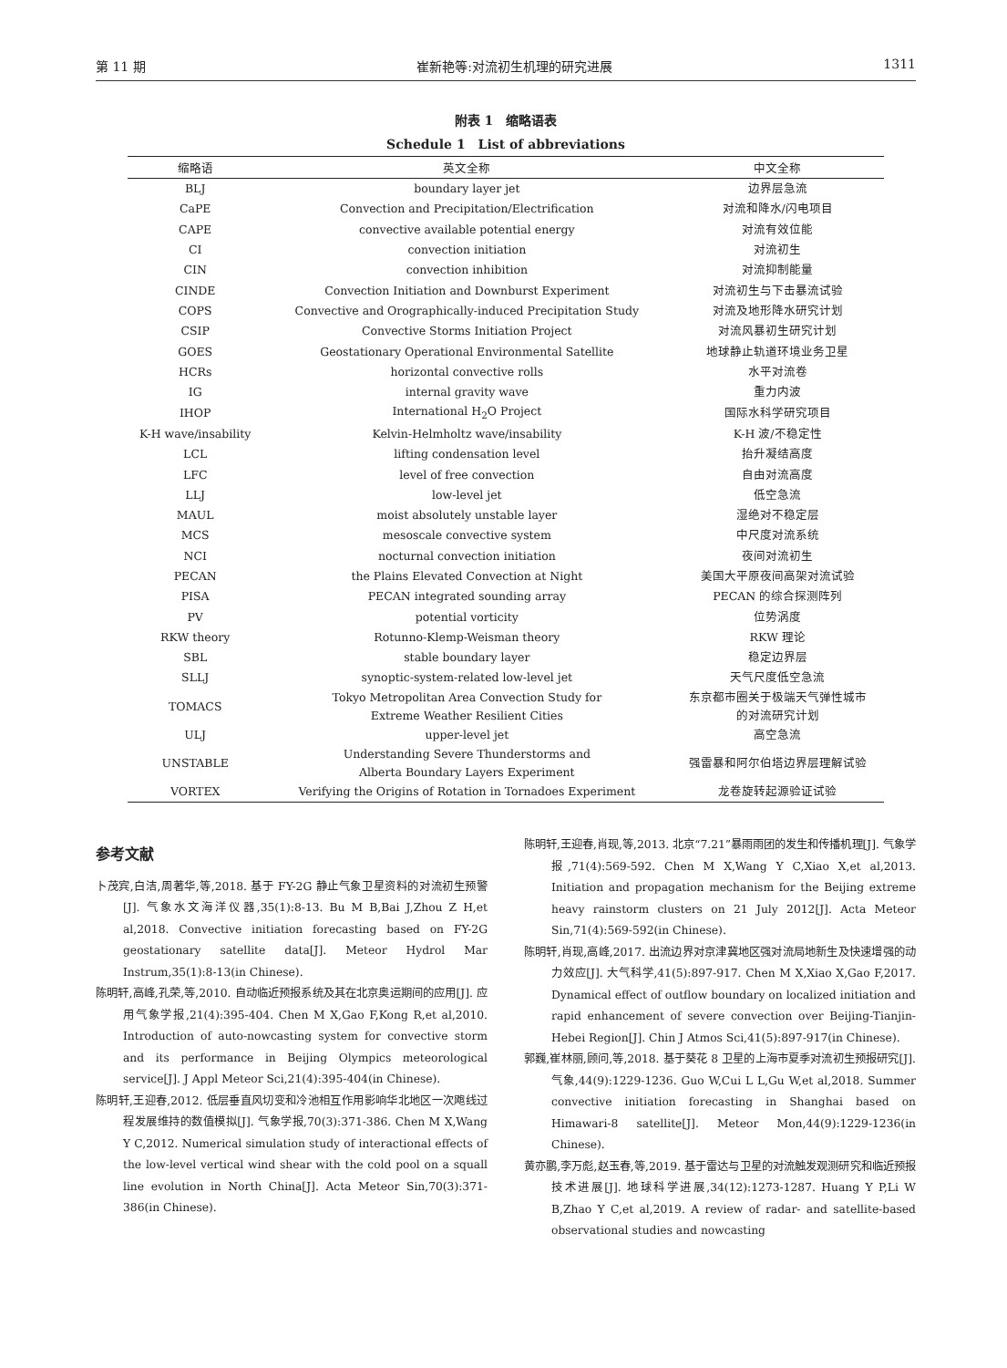第 11 期 崔新艳等:对流初生机理的研究进展 1311
附表 1　缩略语表
Schedule 1　List of abbreviations
| 缩略语 | 英文全称 | 中文全称 |
| --- | --- | --- |
| BLJ | boundary layer jet | 边界层急流 |
| CaPE | Convection and Precipitation/Electrification | 对流和降水/闪电项目 |
| CAPE | convective available potential energy | 对流有效位能 |
| CI | convection initiation | 对流初生 |
| CIN | convection inhibition | 对流抑制能量 |
| CINDE | Convection Initiation and Downburst Experiment | 对流初生与下击暴流试验 |
| COPS | Convective and Orographically-induced Precipitation Study | 对流及地形降水研究计划 |
| CSIP | Convective Storms Initiation Project | 对流风暴初生研究计划 |
| GOES | Geostationary Operational Environmental Satellite | 地球静止轨道环境业务卫星 |
| HCRs | horizontal convective rolls | 水平对流卷 |
| IG | internal gravity wave | 重力内波 |
| IHOP | International H<sub>2</sub>O Project | 国际水科学研究项目 |
| K-H wave/insability | Kelvin-Helmholtz wave/insability | K-H 波/不稳定性 |
| LCL | lifting condensation level | 抬升凝结高度 |
| LFC | level of free convection | 自由对流高度 |
| LLJ | low-level jet | 低空急流 |
| MAUL | moist absolutely unstable layer | 湿绝对不稳定层 |
| MCS | mesoscale convective system | 中尺度对流系统 |
| NCI | nocturnal convection initiation | 夜间对流初生 |
| PECAN | the Plains Elevated Convection at Night | 美国大平原夜间高架对流试验 |
| PISA | PECAN integrated sounding array | PECAN 的综合探测阵列 |
| PV | potential vorticity | 位势涡度 |
| RKW theory | Rotunno-Klemp-Weisman theory | RKW 理论 |
| SBL | stable boundary layer | 稳定边界层 |
| SLLJ | synoptic-system-related low-level jet | 天气尺度低空急流 |
| TOMACS | Tokyo Metropolitan Area Convection Study for Extreme Weather Resilient Cities | 东京都市圈关于极端天气弹性城市 的对流研究计划 |
| ULJ | upper-level jet | 高空急流 |
| UNSTABLE | Understanding Severe Thunderstorms and Alberta Boundary Layers Experiment | 强雷暴和阿尔伯塔边界层理解试验 |
| VORTEX | Verifying the Origins of Rotation in Tornadoes Experiment | 龙卷旋转起源验证试验 |
参考文献
卜茂宾,白洁,周著华,等,2018. 基于 FY-2G 静止气象卫星资料的对流初生预警[J]. 气象水文海洋仪器,35(1):8-13. Bu M B,Bai J,Zhou Z H,et al,2018. Convective initiation forecasting based on FY-2G geostationary satellite data[J]. Meteor Hydrol Mar Instrum,35(1):8-13(in Chinese).
陈明轩,高峰,孔荣,等,2010. 自动临近预报系统及其在北京奥运期间的应用[J]. 应用气象学报,21(4):395-404. Chen M X,Gao F,Kong R,et al,2010. Introduction of auto-nowcasting system for convective storm and its performance in Beijing Olympics meteorological service[J]. J Appl Meteor Sci,21(4):395-404(in Chinese).
陈明轩,王迎春,2012. 低层垂直风切变和冷池相互作用影响华北地区一次飑线过程发展维持的数值模拟[J]. 气象学报,70(3):371-386. Chen M X,Wang Y C,2012. Numerical simulation study of interactional effects of the low-level vertical wind shear with the cold pool on a squall line evolution in North China[J]. Acta Meteor Sin,70(3):371-386(in Chinese).
陈明轩,王迎春,肖现,等,2013. 北京“7.21”暴雨雨团的发生和传播机理[J]. 气象学报,71(4):569-592. Chen M X,Wang Y C,Xiao X,et al,2013. Initiation and propagation mechanism for the Beijing extreme heavy rainstorm clusters on 21 July 2012[J]. Acta Meteor Sin,71(4):569-592(in Chinese).
陈明轩,肖现,高峰,2017. 出流边界对京津冀地区强对流局地新生及快速增强的动力效应[J]. 大气科学,41(5):897-917. Chen M X,Xiao X,Gao F,2017. Dynamical effect of outflow boundary on localized initiation and rapid enhancement of severe convection over Beijing-Tianjin-Hebei Region[J]. Chin J Atmos Sci,41(5):897-917(in Chinese).
郭巍,崔林丽,顾问,等,2018. 基于葵花 8 卫星的上海市夏季对流初生预报研究[J]. 气象,44(9):1229-1236. Guo W,Cui L L,Gu W,et al,2018. Summer convective initiation forecasting in Shanghai based on Himawari-8 satellite[J]. Meteor Mon,44(9):1229-1236(in Chinese).
黄亦鹏,李万彪,赵玉春,等,2019. 基于雷达与卫星的对流触发观测研究和临近预报技术进展[J]. 地球科学进展,34(12):1273-1287. Huang Y P,Li W B,Zhao Y C,et al,2019. A review of radar- and satellite-based observational studies and nowcasting